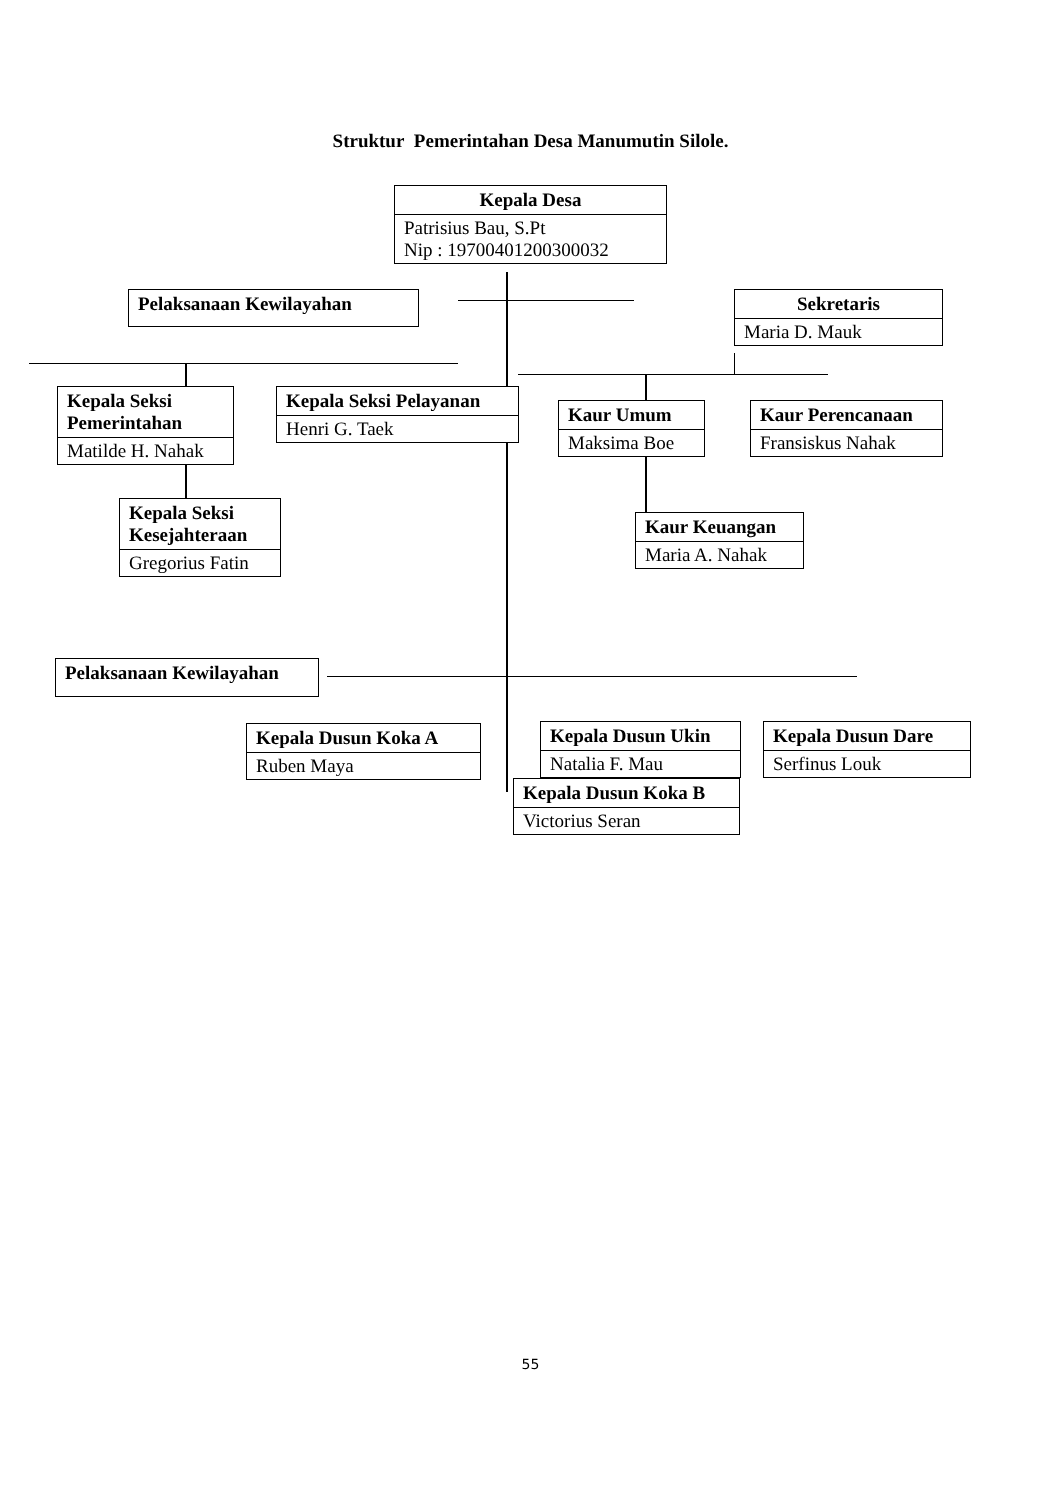Struktur Pemerintahan Desa Manumutin Silole.
Kepala Desa
Patrisius Bau, S.Pt
Nip : 19700401200300032
Pelaksanaan Kewilayahan
Sekretaris
Maria D. Mauk
Kepala Seksi Pemerintahan
Matilde H. Nahak
Kepala Seksi Pelayanan
Henri G. Taek
Kaur Umum
Maksima Boe
Kaur Perencanaan
Fransiskus Nahak
Kepala Seksi Kesejahteraan
Gregorius Fatin
Kaur Keuangan
Maria A. Nahak
Pelaksanaan Kewilayahan
Kepala Dusun Koka A
Ruben Maya
Kepala Dusun Ukin
Natalia F. Mau
Kepala Dusun Koka B
Victorius Seran
Kepala Dusun Dare
Serfinus Louk
55